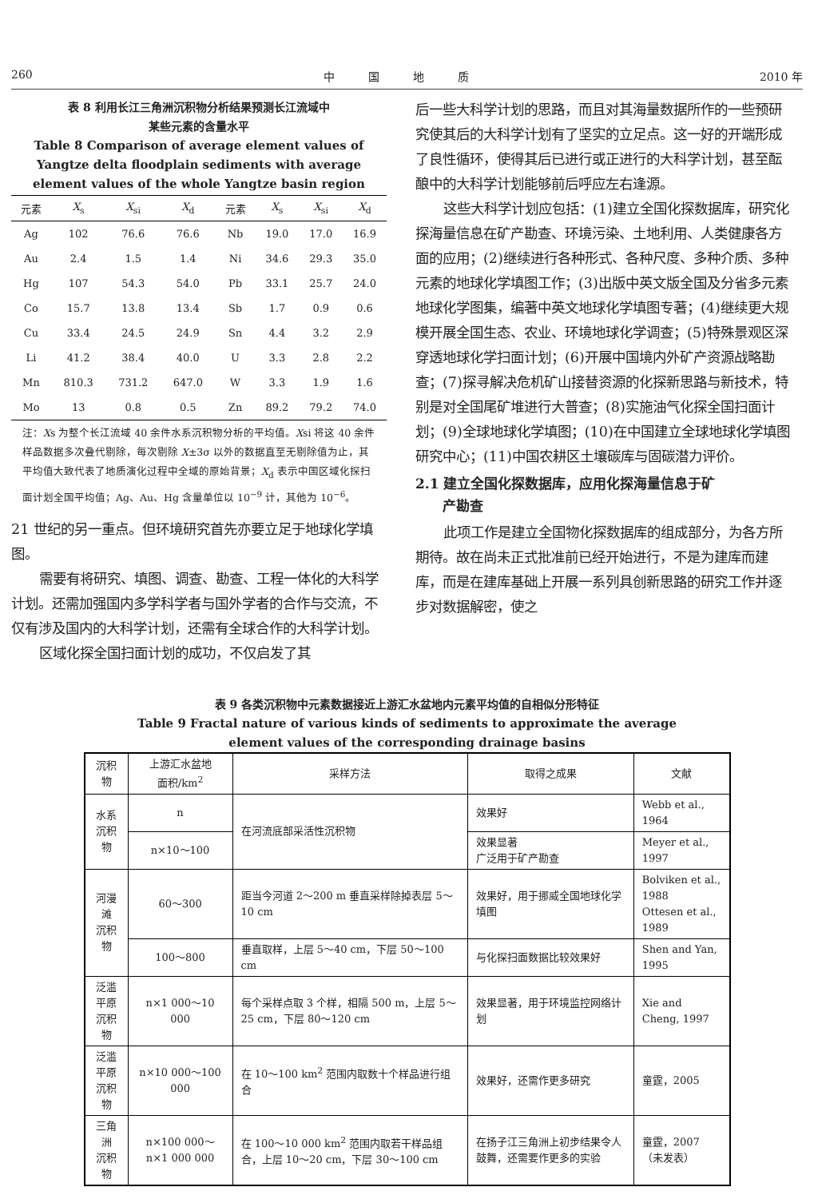260 中　　　国　　　地　　　质 2010 年
表 8 利用长江三角洲沉积物分析结果预测长江流域中
某些元素的含量水平
Table 8 Comparison of average element values of
Yangtze delta floodplain sediments with average
element values of the whole Yangtze basin region
| 元素 | X<sub>s</sub> | X<sub>si</sub> | X<sub>d</sub> | 元素 | X<sub>s</sub> | X<sub>si</sub> | X<sub>d</sub> |
| --- | --- | --- | --- | --- | --- | --- | --- |
| Ag | 102 | 76.6 | 76.6 | Nb | 19.0 | 17.0 | 16.9 |
| Au | 2.4 | 1.5 | 1.4 | Ni | 34.6 | 29.3 | 35.0 |
| Hg | 107 | 54.3 | 54.0 | Pb | 33.1 | 25.7 | 24.0 |
| Co | 15.7 | 13.8 | 13.4 | Sb | 1.7 | 0.9 | 0.6 |
| Cu | 33.4 | 24.5 | 24.9 | Sn | 4.4 | 3.2 | 2.9 |
| Li | 41.2 | 38.4 | 40.0 | U | 3.3 | 2.8 | 2.2 |
| Mn | 810.3 | 731.2 | 647.0 | W | 3.3 | 1.9 | 1.6 |
| Mo | 13 | 0.8 | 0.5 | Zn | 89.2 | 79.2 | 74.0 |
注：Xs 为整个长江流域 40 余件水系沉积物分析的平均值。Xsi 将这 40 余件样品数据多次叠代剔除，每次剔除 X±3σ 以外的数据直至无剔除值为止，其平均值大致代表了地质演化过程中全域的原始背景；X<sub>d</sub> 表示中国区域化探扫面计划全国平均值；Ag、Au、Hg 含量单位以 10<sup>−9</sup> 计，其他为 10<sup>−6</sup>。
21 世纪的另一重点。但环境研究首先亦要立足于地球化学填图。
需要有将研究、填图、调查、勘查、工程一体化的大科学计划。还需加强国内多学科学者与国外学者的合作与交流，不仅有涉及国内的大科学计划，还需有全球合作的大科学计划。
区域化探全国扫面计划的成功，不仅启发了其
后一些大科学计划的思路，而且对其海量数据所作的一些预研究使其后的大科学计划有了坚实的立足点。这一好的开端形成了良性循环，使得其后已进行或正进行的大科学计划，甚至酝酿中的大科学计划能够前后呼应左右逢源。
这些大科学计划应包括：(1)建立全国化探数据库，研究化探海量信息在矿产勘查、环境污染、土地利用、人类健康各方面的应用；(2)继续进行各种形式、各种尺度、多种介质、多种元素的地球化学填图工作；(3)出版中英文版全国及分省多元素地球化学图集，编著中英文地球化学填图专著；(4)继续更大规模开展全国生态、农业、环境地球化学调查；(5)特殊景观区深穿透地球化学扫面计划；(6)开展中国境内外矿产资源战略勘查；(7)探寻解决危机矿山接替资源的化探新思路与新技术，特别是对全国尾矿堆进行大普查；(8)实施油气化探全国扫面计划；(9)全球地球化学填图；(10)在中国建立全球地球化学填图研究中心；(11)中国农耕区土壤碳库与固碳潜力评价。
2.1 建立全国化探数据库，应用化探海量信息于矿
　　产勘查
此项工作是建立全国物化探数据库的组成部分，为各方所期待。故在尚未正式批准前已经开始进行，不是为建库而建库，而是在建库基础上开展一系列具创新思路的研究工作并逐步对数据解密，使之
表 9 各类沉积物中元素数据接近上游汇水盆地内元素平均值的自相似分形特征
Table 9 Fractal nature of various kinds of sediments to approximate the average
element values of the corresponding drainage basins
| 沉积物 | 上游汇水盆地 面积/km<sup>2</sup> | 采样方法 | 取得之成果 | 文献 |
| --- | --- | --- | --- | --- |
| 水系 沉积物 | n | 在河流底部采活性沉积物 | 效果好 | Webb et al., 1964 |
| | n×10～100 | | 效果显著 广泛用于矿产勘查 | Meyer et al., 1997 |
| 河漫滩 沉积物 | 60～300 | 距当今河道 2～200 m 垂直采样除掉表层 5～10 cm | 效果好，用于挪威全国地球化学填图 | Bolviken et al., 1988 Ottesen et al., 1989 |
| | 100～800 | 垂直取样，上层 5～40 cm，下层 50～100 cm | 与化探扫面数据比较效果好 | Shen and Yan, 1995 |
| 泛滥平原 沉积物 | n×1 000～10 000 | 每个采样点取 3 个样，相隔 500 m，上层 5～25 cm，下层 80～120 cm | 效果显著，用于环境监控网络计划 | Xie and Cheng, 1997 |
| 泛滥平原 沉积物 | n×10 000～100 000 | 在 10～100 km<sup>2</sup> 范围内取数十个样品进行组合 | 效果好，还需作更多研究 | 童霆，2005 |
| 三角洲 沉积物 | n×100 000～n×1 000 000 | 在 100～10 000 km<sup>2</sup> 范围内取若干样品组合，上层 10～20 cm，下层 30～100 cm | 在扬子江三角洲上初步结果令人鼓舞，还需要作更多的实验 | 童霆，2007 （未发表） |